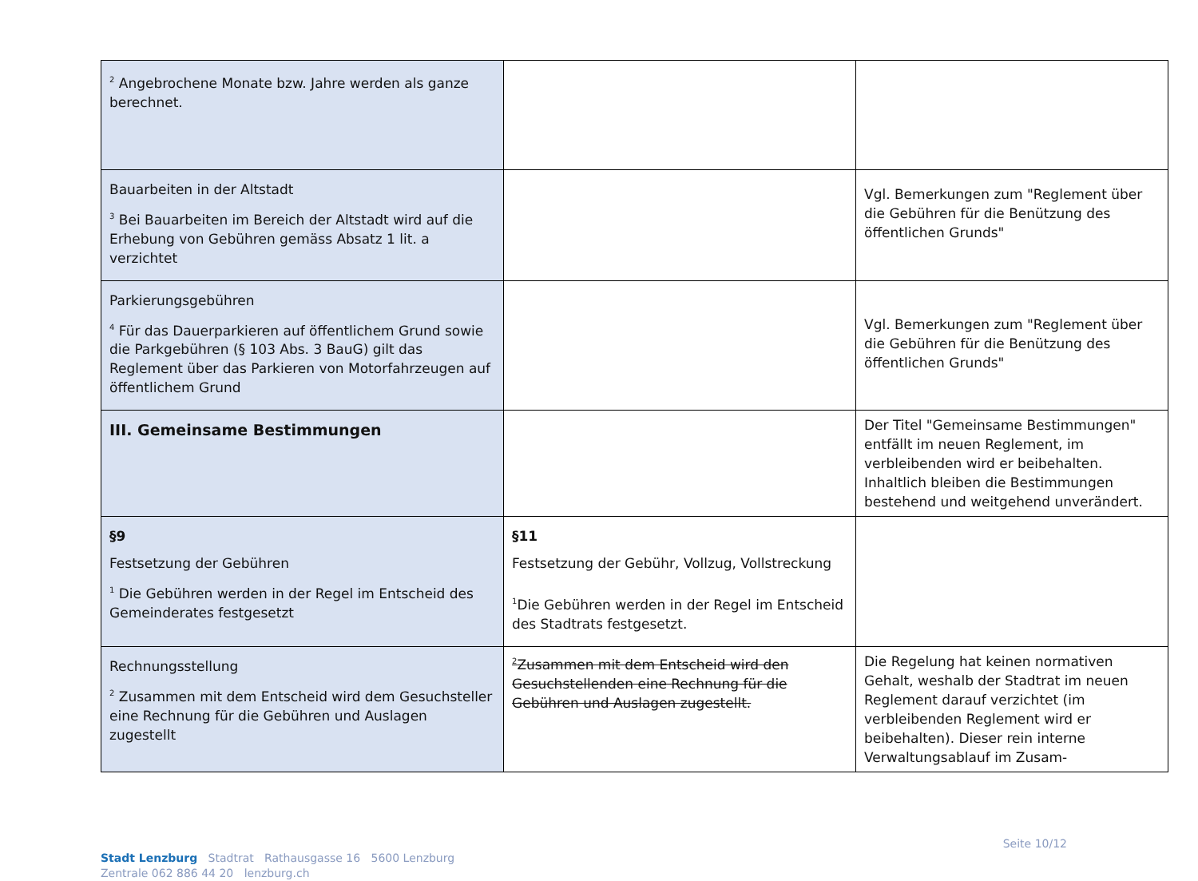| <sup>2</sup> Angebrochene Monate bzw. Jahre werden als ganze berechnet. | | |
| Bauarbeiten in der Altstadt <sup>3</sup> Bei Bauarbeiten im Bereich der Altstadt wird auf die Erhebung von Gebühren gemäss Absatz 1 lit. a verzichtet | | Vgl. Bemerkungen zum "Reglement über die Gebühren für die Benützung des öffentlichen Grunds" |
| Parkierungsgebühren <sup>4</sup> Für das Dauerparkieren auf öffentlichem Grund sowie die Parkgebühren (§ 103 Abs. 3 BauG) gilt das Reglement über das Parkieren von Motorfahrzeugen auf öffentlichem Grund | | Vgl. Bemerkungen zum "Reglement über die Gebühren für die Benützung des öffentlichen Grunds" |
| III. Gemeinsame Bestimmungen | | Der Titel "Gemeinsame Bestimmungen" entfällt im neuen Reglement, im verbleibenden wird er beibehalten. Inhaltlich bleiben die Bestimmungen bestehend und weitgehend unverändert. |
| §9 Festsetzung der Gebühren <sup>1</sup> Die Gebühren werden in der Regel im Entscheid des Gemeinderates festgesetzt | §11 Festsetzung der Gebühr, Vollzug, Vollstreckung <sup>1</sup> Die Gebühren werden in der Regel im Entscheid des Stadtrats festgesetzt. | |
| Rechnungsstellung <sup>2</sup> Zusammen mit dem Entscheid wird dem Gesuchsteller eine Rechnung für die Gebühren und Auslagen zugestellt | <sup>2</sup> Zusammen mit dem Entscheid wird den Gesuchstellenden eine Rechnung für die Gebühren und Auslagen zugestellt. | Die Regelung hat keinen normativen Gehalt, weshalb der Stadtrat im neuen Reglement darauf verzichtet (im verbleibenden Reglement wird er beibehalten). Dieser rein interne Verwaltungsablauf im Zusam- |
Stadt Lenzburg Stadtrat Rathausgasse 16 5600 Lenzburg
Zentrale 062 886 44 20 lenzburg.ch
Seite 10/12